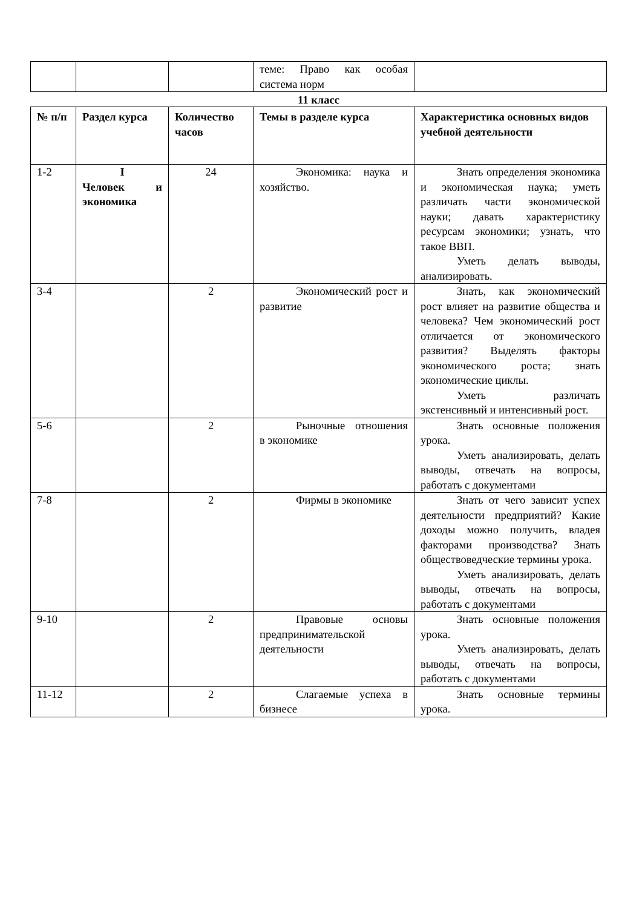| | | | теме: Право как особая система норм | |
11 класс
| № п/п | Раздел курса | Количество часов | Темы в разделе курса | Характеристика основных видов учебной деятельности |
| --- | --- | --- | --- | --- |
| 1-2 | I Человек и экономика | 24 | Экономика: наука и хозяйство. | Знать определения экономика и экономическая наука; уметь различать части экономической науки; давать характеристику ресурсам экономики; узнать, что такое ВВП. Уметь делать выводы, анализировать. |
| 3-4 | | 2 | Экономический рост и развитие | Знать, как экономический рост влияет на развитие общества и человека? Чем экономический рост отличается от экономического развития? Выделять факторы экономического роста; знать экономические циклы. Уметь различать экстенсивный и интенсивный рост. |
| 5-6 | | 2 | Рыночные отношения в экономике | Знать основные положения урока. Уметь анализировать, делать выводы, отвечать на вопросы, работать с документами |
| 7-8 | | 2 | Фирмы в экономике | Знать от чего зависит успех деятельности предприятий? Какие доходы можно получить, владея факторами производства? Знать обществоведческие термины урока. Уметь анализировать, делать выводы, отвечать на вопросы, работать с документами |
| 9-10 | | 2 | Правовые основы предпринимательской деятельности | Знать основные положения урока. Уметь анализировать, делать выводы, отвечать на вопросы, работать с документами |
| 11-12 | | 2 | Слагаемые успеха в бизнесе | Знать основные термины урока. |